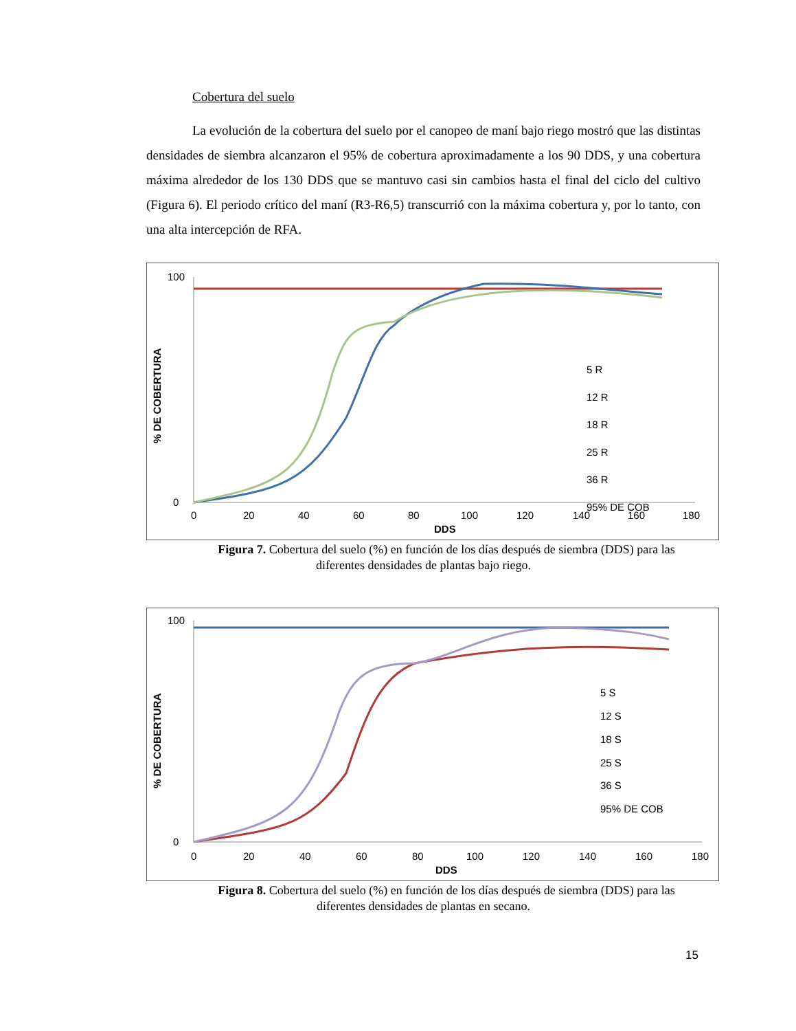Cobertura del suelo
La evolución de la cobertura del suelo por el canopeo de maní bajo riego mostró que las distintas densidades de siembra alcanzaron el 95% de cobertura aproximadamente a los 90 DDS, y una cobertura máxima alrededor de los 130 DDS que se mantuvo casi sin cambios hasta el final del ciclo del cultivo (Figura 6). El periodo crítico del maní (R3-R6,5) transcurrió con la máxima cobertura y, por lo tanto, con una alta intercepción de RFA.
% DE COBERTURA
100
0
0
20
40
60
80
100
120
140
160
180
DDS
5 R
12 R
18 R
25 R
36 R
95% DE COB
Figura 7. Cobertura del suelo (%) en función de los días después de siembra (DDS) para las diferentes densidades de plantas bajo riego.
% DE COBERTURA
100
0
0
20
40
60
80
100
120
140
160
180
DDS
5 S
12 S
18 S
25 S
36 S
95% DE COB
Figura 8. Cobertura del suelo (%) en función de los días después de siembra (DDS) para las diferentes densidades de plantas en secano.
15